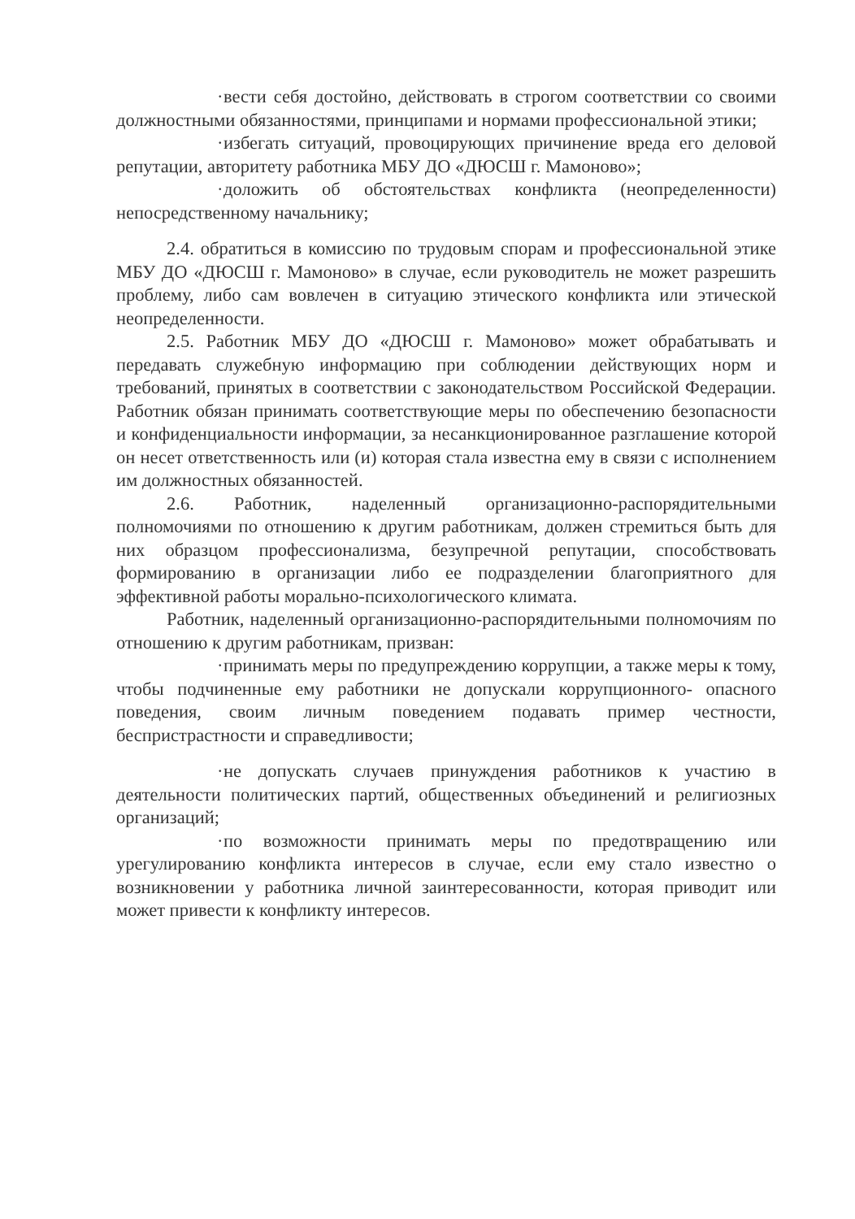· вести себя достойно, действовать в строгом соответствии со своими должностными обязанностями, принципами и нормами профессиональной этики;
· избегать ситуаций, провоцирующих причинение вреда его деловой репутации, авторитету работника МБУ ДО «ДЮСШ г. Мамоново»;
· доложить об обстоятельствах конфликта (неопределенности) непосредственному начальнику;
2.4. обратиться в комиссию по трудовым спорам и профессиональной этике МБУ ДО «ДЮСШ г. Мамоново» в случае, если руководитель не может разрешить проблему, либо сам вовлечен в ситуацию этического конфликта или этической неопределенности.
2.5. Работник МБУ ДО «ДЮСШ г. Мамоново» может обрабатывать и передавать служебную информацию при соблюдении действующих норм и требований, принятых в соответствии с законодательством Российской Федерации. Работник обязан принимать соответствующие меры по обеспечению безопасности и конфиденциальности информации, за несанкционированное разглашение которой он несет ответственность или (и) которая стала известна ему в связи с исполнением им должностных обязанностей.
2.6. Работник, наделенный организационно-распорядительными полномочиями по отношению к другим работникам, должен стремиться быть для них образцом профессионализма, безупречной репутации, способствовать формированию в организации либо ее подразделении благоприятного для эффективной работы морально-психологического климата.
Работник, наделенный организационно-распорядительными полномочиям по отношению к другим работникам, призван:
· принимать меры по предупреждению коррупции, а также меры к тому, чтобы подчиненные ему работники не допускали коррупционного- опасного поведения, своим личным поведением подавать пример честности, беспристрастности и справедливости;
· не допускать случаев принуждения работников к участию в деятельности политических партий, общественных объединений и религиозных организаций;
· по возможности принимать меры по предотвращению или урегулированию конфликта интересов в случае, если ему стало известно о возникновении у работника личной заинтересованности, которая приводит или может привести к конфликту интересов.